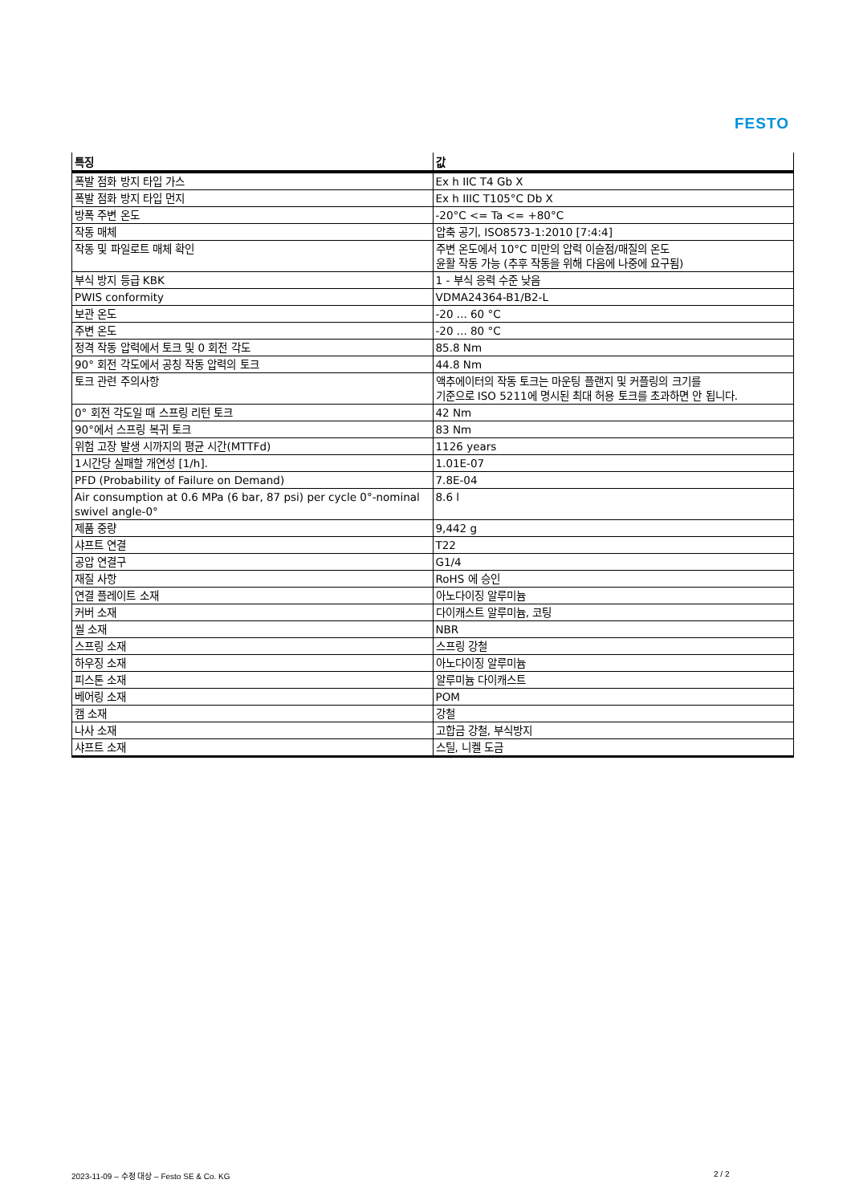FESTO
| 특징 | 값 |
| --- | --- |
| 폭발 점화 방지 타입 가스 | Ex h IIC T4 Gb X |
| 폭발 점화 방지 타입 먼지 | Ex h IIIC T105°C Db X |
| 방폭 주변 온도 | -20°C <= Ta <= +80°C |
| 작동 매체 | 압축 공기, ISO8573-1:2010 [7:4:4] |
| 작동 및 파일로트 매체 확인 | 주변 온도에서 10°C 미만의 압력 이슬점/매질의 온도 윤활 작동 가능 (추후 작동을 위해 다음에 나중에 요구됨) |
| 부식 방지 등급 KBK | 1 - 부식 응력 수준 낮음 |
| PWIS conformity | VDMA24364-B1/B2-L |
| 보관 온도 | -20 ... 60 °C |
| 주변 온도 | -20 ... 80 °C |
| 정격 작동 압력에서 토크 및 0 회전 각도 | 85.8 Nm |
| 90° 회전 각도에서 공칭 작동 압력의 토크 | 44.8 Nm |
| 토크 관련 주의사항 | 액추에이터의 작동 토크는 마운팅 플랜지 및 커플링의 크기를 기준으로 ISO 5211에 명시된 최대 허용 토크를 초과하면 안 됩니다. |
| 0° 회전 각도일 때 스프링 리턴 토크 | 42 Nm |
| 90°에서 스프링 복귀 토크 | 83 Nm |
| 위험 고장 발생 시까지의 평균 시간(MTTFd) | 1126 years |
| 1시간당 실패할 개연성 [1/h]. | 1.01E-07 |
| PFD (Probability of Failure on Demand) | 7.8E-04 |
| Air consumption at 0.6 MPa (6 bar, 87 psi) per cycle 0°-nominal swivel angle-0° | 8.6 l |
| 제품 중량 | 9,442 g |
| 샤프트 연결 | T22 |
| 공압 연결구 | G1/4 |
| 재질 사항 | RoHS 에 승인 |
| 연결 플레이트 소재 | 아노다이징 알루미늄 |
| 커버 소재 | 다이캐스트 알루미늄, 코팅 |
| 씰 소재 | NBR |
| 스프링 소재 | 스프링 강철 |
| 하우징 소재 | 아노다이징 알루미늄 |
| 피스톤 소재 | 알루미늄 다이캐스트 |
| 베어링 소재 | POM |
| 캠 소재 | 강철 |
| 나사 소재 | 고합금 강철, 부식방지 |
| 샤프트 소재 | 스틸, 니켈 도금 |
2023-11-09 – 수정 대상 – Festo SE & Co. KG
2 / 2